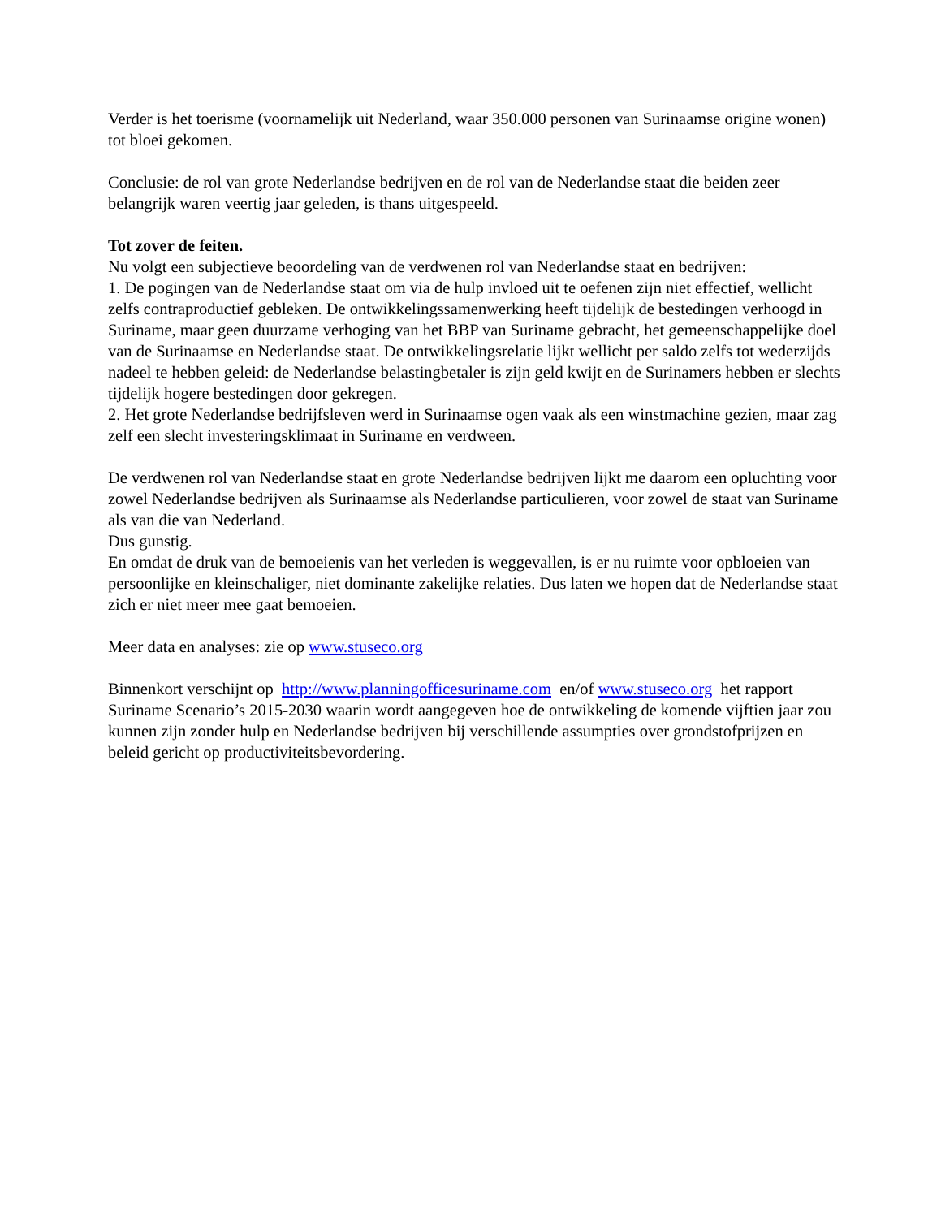Verder is het toerisme (voornamelijk uit Nederland, waar 350.000 personen van Surinaamse origine wonen) tot bloei gekomen.
Conclusie: de rol van grote Nederlandse bedrijven en de rol van de Nederlandse staat die beiden zeer belangrijk waren veertig jaar geleden, is thans uitgespeeld.
Tot zover de feiten.
Nu volgt een subjectieve beoordeling van de verdwenen rol van Nederlandse staat en bedrijven:
1. De pogingen van de Nederlandse staat om via de hulp invloed uit te oefenen zijn niet effectief, wellicht zelfs contraproductief gebleken. De ontwikkelingssamenwerking heeft tijdelijk de bestedingen verhoogd in Suriname, maar geen duurzame verhoging van het BBP van Suriname gebracht, het gemeenschappelijke doel van de Surinaamse en Nederlandse staat. De ontwikkelingsrelatie lijkt wellicht per saldo zelfs tot wederzijds nadeel te hebben geleid: de Nederlandse belastingbetaler is zijn geld kwijt en de Surinamers hebben er slechts tijdelijk hogere bestedingen door gekregen.
2. Het grote Nederlandse bedrijfsleven werd in Surinaamse ogen vaak als een winstmachine gezien, maar zag zelf een slecht investeringsklimaat in Suriname en verdween.
De verdwenen rol van Nederlandse staat en grote Nederlandse bedrijven lijkt me daarom een opluchting voor zowel Nederlandse bedrijven als Surinaamse als Nederlandse particulieren, voor zowel de staat van Suriname als van die van Nederland.
Dus gunstig.
En omdat de druk van de bemoeienis van het verleden is weggevallen, is er nu ruimte voor opbloeien van persoonlijke en kleinschaliger, niet dominante zakelijke relaties. Dus laten we hopen dat de Nederlandse staat zich er niet meer mee gaat bemoeien.
Meer data en analyses: zie op www.stuseco.org
Binnenkort verschijnt op http://www.planningofficesuriname.com en/of www.stuseco.org het rapport Suriname Scenario’s 2015-2030 waarin wordt aangegeven hoe de ontwikkeling de komende vijftien jaar zou kunnen zijn zonder hulp en Nederlandse bedrijven bij verschillende assumpties over grondstofprijzen en beleid gericht op productiviteitsbevordering.